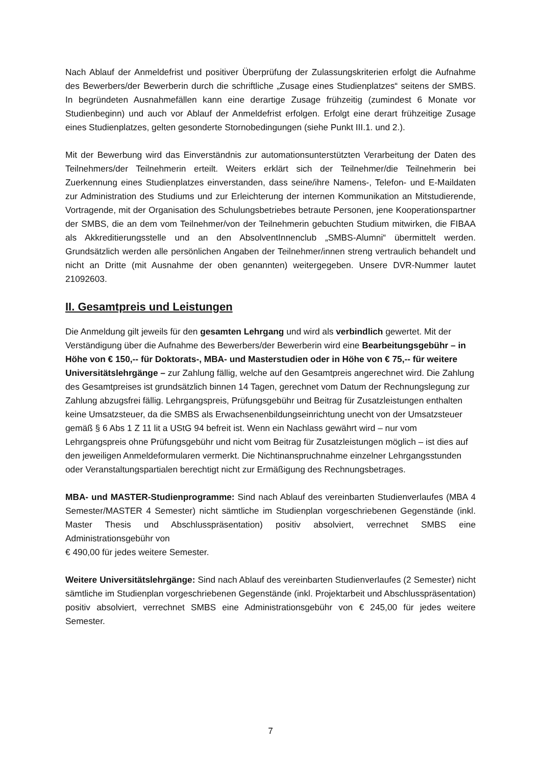Nach Ablauf der Anmeldefrist und positiver Überprüfung der Zulassungskriterien erfolgt die Aufnahme des Bewerbers/der Bewerberin durch die schriftliche „Zusage eines Studienplatzes“ seitens der SMBS. In begründeten Ausnahmefällen kann eine derartige Zusage frühzeitig (zumindest 6 Monate vor Studienbeginn) und auch vor Ablauf der Anmeldefrist erfolgen. Erfolgt eine derart frühzeitige Zusage eines Studienplatzes, gelten gesonderte Stornobedingungen (siehe Punkt III.1. und 2.).
Mit der Bewerbung wird das Einverständnis zur automationsunterstützten Verarbeitung der Daten des Teilnehmers/der Teilnehmerin erteilt. Weiters erklärt sich der Teilnehmer/die Teilnehmerin bei Zuerkennung eines Studienplatzes einverstanden, dass seine/ihre Namens-, Telefon- und E-Maildaten zur Administration des Studiums und zur Erleichterung der internen Kommunikation an Mitstudierende, Vortragende, mit der Organisation des Schulungsbetriebes betraute Personen, jene Kooperationspartner der SMBS, die an dem vom Teilnehmer/von der Teilnehmerin gebuchten Studium mitwirken, die FIBAA als Akkreditierungsstelle und an den AbsolventInnenclub „SMBS-Alumni“ übermittelt werden. Grundsätzlich werden alle persönlichen Angaben der Teilnehmer/innen streng vertraulich behandelt und nicht an Dritte (mit Ausnahme der oben genannten) weitergegeben. Unsere DVR-Nummer lautet 21092603.
II. Gesamtpreis und Leistungen
Die Anmeldung gilt jeweils für den gesamten Lehrgang und wird als verbindlich gewertet. Mit der Verständigung über die Aufnahme des Bewerbers/der Bewerberin wird eine Bearbeitungsgebühr – in Höhe von € 150,-- für Doktorats-, MBA- und Masterstudien oder in Höhe von € 75,-- für weitere Universitätslehrgänge – zur Zahlung fällig, welche auf den Gesamtpreis angerechnet wird. Die Zahlung des Gesamtpreises ist grundsätzlich binnen 14 Tagen, gerechnet vom Datum der Rechnungslegung zur Zahlung abzugsfrei fällig. Lehrgangspreis, Prüfungsgebühr und Beitrag für Zusatzleistungen enthalten keine Umsatzsteuer, da die SMBS als Erwachsenenbildungseinrichtung unecht von der Umsatzsteuer gemäß § 6 Abs 1 Z 11 lit a UStG 94 befreit ist. Wenn ein Nachlass gewährt wird – nur vom Lehrgangspreis ohne Prüfungsgebühr und nicht vom Beitrag für Zusatzleistungen möglich – ist dies auf den jeweiligen Anmeldeformularen vermerkt. Die Nichtinanspruchnahme einzelner Lehrgangsstunden oder Veranstaltungspartialen berechtigt nicht zur Ermäßigung des Rechnungsbetrages.
MBA- und MASTER-Studienprogramme: Sind nach Ablauf des vereinbarten Studienverlaufes (MBA 4 Semester/MASTER 4 Semester) nicht sämtliche im Studienplan vorgeschriebenen Gegenstände (inkl. Master Thesis und Abschlusspräsentation) positiv absolviert, verrechnet SMBS eine Administrationsgebühr von
€ 490,00 für jedes weitere Semester.
Weitere Universitätslehrgänge: Sind nach Ablauf des vereinbarten Studienverlaufes (2 Semester) nicht sämtliche im Studienplan vorgeschriebenen Gegenstände (inkl. Projektarbeit und Abschlusspräsentation) positiv absolviert, verrechnet SMBS eine Administrationsgebühr von € 245,00 für jedes weitere Semester.
7